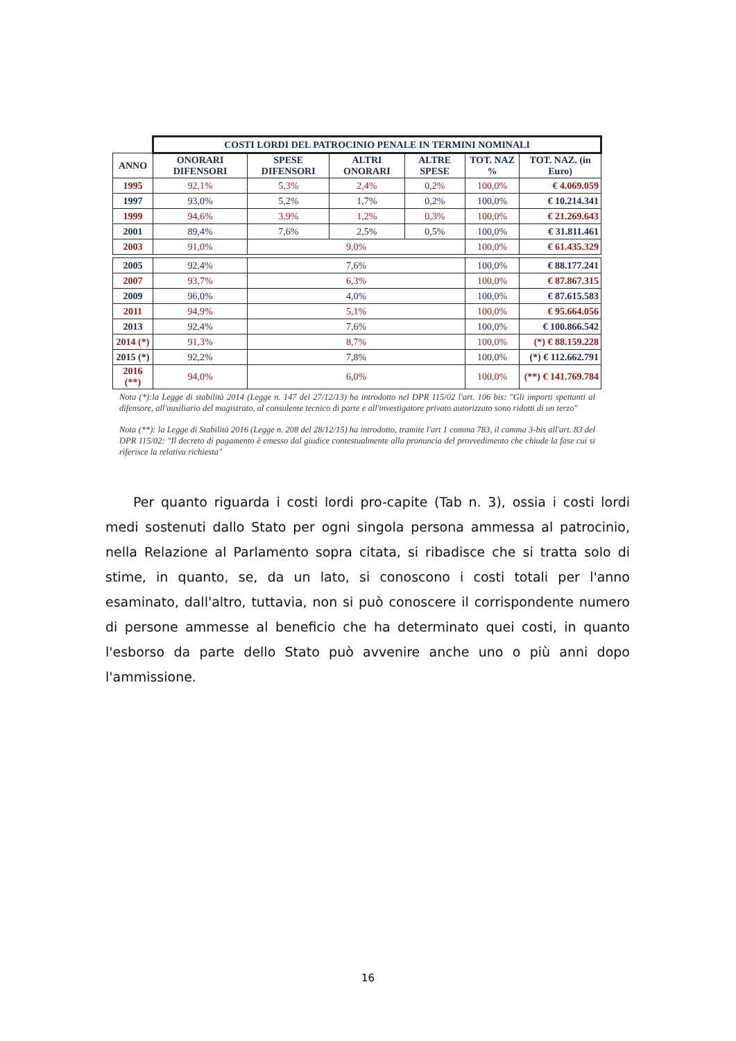| | COSTI LORDI DEL PATROCINIO PENALE IN TERMINI NOMINALI | | | | | |
| ANNO | ONORARI DIFENSORI | SPESE DIFENSORI | ALTRI ONORARI | ALTRE SPESE | TOT. NAZ % | TOT. NAZ. (in Euro) |
| 1995 | 92,1% | 5,3% | 2,4% | 0,2% | 100,0% | € 4.069.059 |
| 1997 | 93,0% | 5,2% | 1,7% | 0,2% | 100,0% | € 10.214.341 |
| 1999 | 94,6% | 3,9% | 1,2% | 0,3% | 100,0% | € 21.269.643 |
| 2001 | 89,4% | 7,6% | 2,5% | 0,5% | 100,0% | € 31.811.461 |
| 2003 | 91,0% | 9,0% | | | 100,0% | € 61.435.329 |
| 2005 | 92,4% | 7,6% | | | 100,0% | € 88.177.241 |
| 2007 | 93,7% | 6,3% | | | 100,0% | € 87.867.315 |
| 2009 | 96,0% | 4,0% | | | 100,0% | € 87.615.583 |
| 2011 | 94,9% | 5,1% | | | 100,0% | € 95.664.056 |
| 2013 | 92,4% | 7,6% | | | 100,0% | € 100.866.542 |
| 2014 (*) | 91,3% | 8,7% | | | 100,0% | (*) € 88.159.228 |
| 2015 (*) | 92,2% | 7,8% | | | 100,0% | (*) € 112.662.791 |
| 2016 (**) | 94,0% | 6,0% | | | 100,0% | (**) € 141.769.784 |
Nota (*):la Legge di stabilità 2014 (Legge n. 147 del 27/12/13) ha introdotto nel DPR 115/02 l'art. 106 bis: "Gli importi spettanti al difensore, all'ausiliario del magistrato, al consulente tecnico di parte e all'investigatore privato autorizzato sono ridotti di un terzo"
Nota (**): la Legge di Stabilità 2016 (Legge n. 208 del 28/12/15) ha introdotto, tramite l'art 1 comma 783, il comma 3-bis all'art. 83 del DPR 115/02: "Il decreto di pagamento è emesso dal giudice contestualmente alla pronuncia del provvedimento che chiude la fase cui si riferisce la relativa richiesta"
Per quanto riguarda i costi lordi pro-capite (Tab n. 3), ossia i costi lordi medi sostenuti dallo Stato per ogni singola persona ammessa al patrocinio, nella Relazione al Parlamento sopra citata, si ribadisce che si tratta solo di stime, in quanto, se, da un lato, si conoscono i costi totali per l'anno esaminato, dall'altro, tuttavia, non si può conoscere il corrispondente numero di persone ammesse al beneficio che ha determinato quei costi, in quanto l'esborso da parte dello Stato può avvenire anche uno o più anni dopo l'ammissione.
16